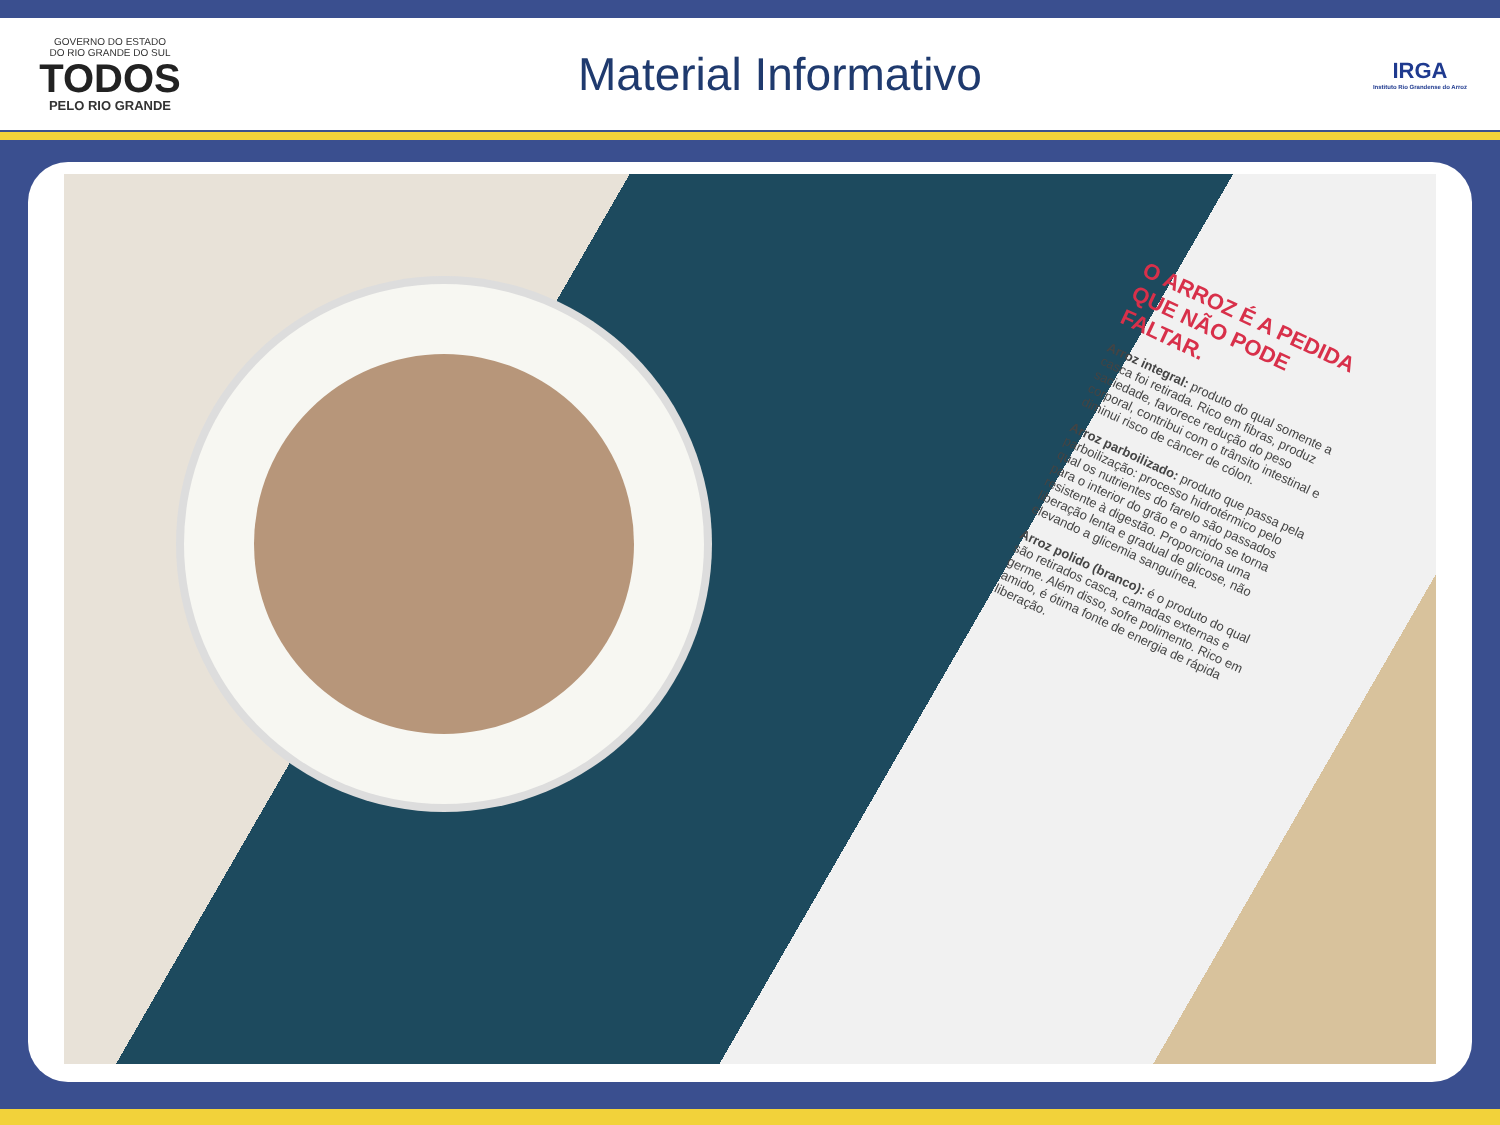GOVERNO DO ESTADO
DO RIO GRANDE DO SUL
TODOS
PELO RIO GRANDE
Material Informativo
IRGA
Instituto Rio Grandense do Arroz
O ARROZ É A PEDIDA QUE NÃO PODE FALTAR.
Arroz integral: produto do qual somente a casca foi retirada. Rico em fibras, produz saciedade, favorece redução do peso corporal, contribui com o trânsito intestinal e diminui risco de câncer de cólon.
Arroz parboilizado: produto que passa pela parboilização: processo hidrotérmico pelo qual os nutrientes do farelo são passados para o interior do grão e o amido se torna resistente à digestão. Proporciona uma liberação lenta e gradual de glicose, não elevando a glicemia sanguínea.
Arroz polido (branco): é o produto do qual são retirados casca, camadas externas e germe. Além disso, sofre polimento. Rico em amido, é ótima fonte de energia de rápida liberação.